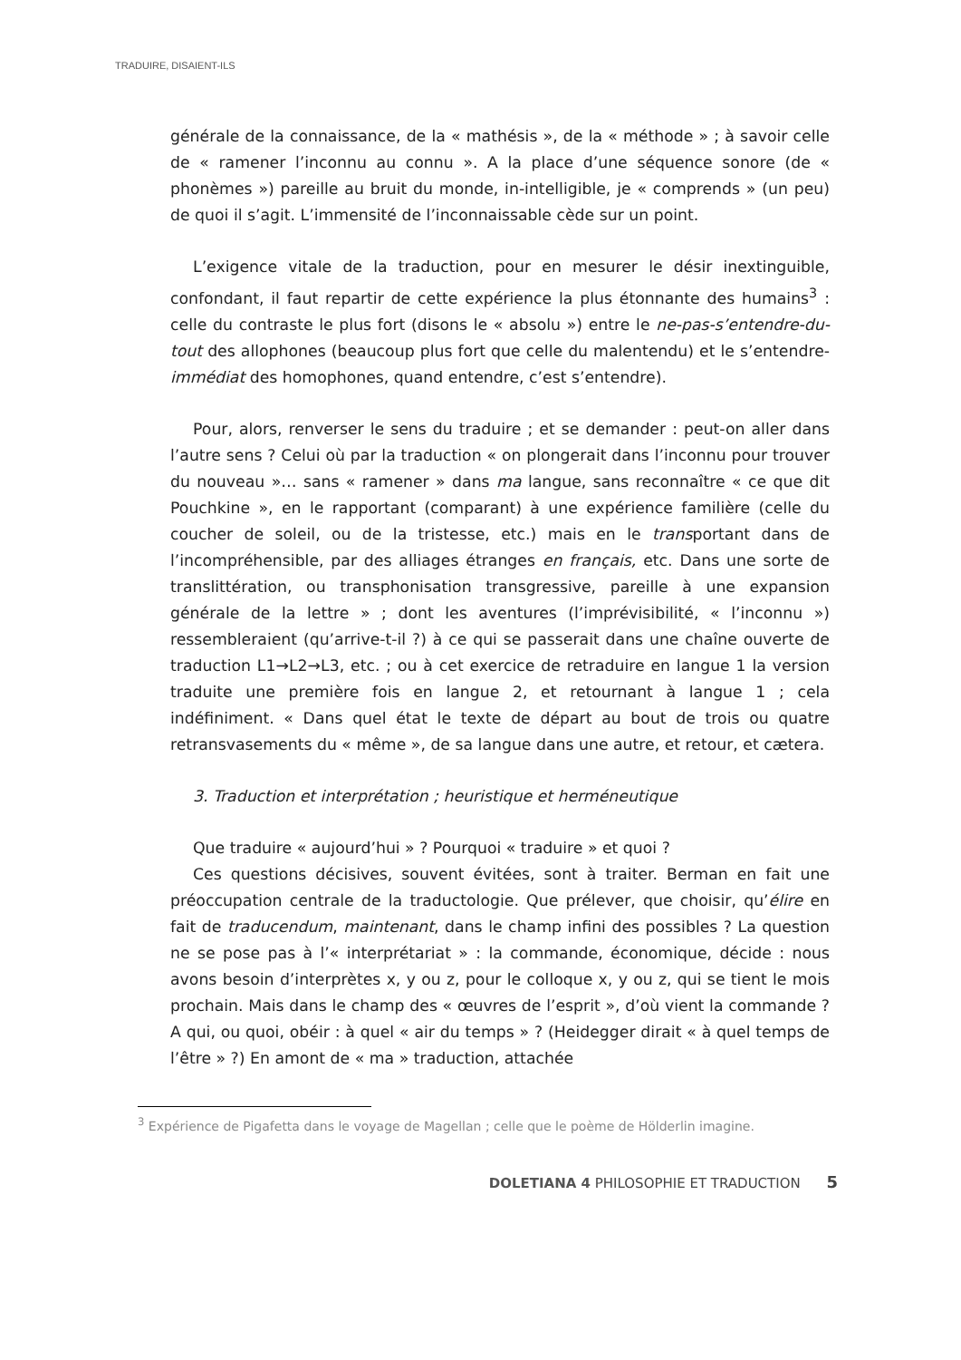TRADUIRE, DISAIENT-ILS
générale de la connaissance, de la « mathésis », de la « méthode » ; à savoir celle de « ramener l’inconnu au connu ». A la place d’une séquence sonore (de « phonèmes ») pareille au bruit du monde, in-intelligible, je « comprends » (un peu) de quoi il s’agit. L’immensité de l’inconnaissable cède sur un point.
L’exigence vitale de la traduction, pour en mesurer le désir inextinguible, confondant, il faut repartir de cette expérience la plus étonnante des humains<sup>3</sup> : celle du contraste le plus fort (disons le « absolu ») entre le ne-pas-s’entendre-du-tout des allophones (beaucoup plus fort que celle du malentendu) et le s’entendre-immédiat des homophones, quand entendre, c’est s’entendre).
Pour, alors, renverser le sens du traduire ; et se demander : peut-on aller dans l’autre sens ? Celui où par la traduction « on plongerait dans l’inconnu pour trouver du nouveau »… sans « ramener » dans ma langue, sans reconnaître « ce que dit Pouchkine », en le rapportant (comparant) à une expérience familière (celle du coucher de soleil, ou de la tristesse, etc.) mais en le transportant dans de l’incompréhensible, par des alliages étranges en français, etc. Dans une sorte de translittération, ou transphonisation transgressive, pareille à une expansion générale de la lettre » ; dont les aventures (l’imprévisibilité, « l’inconnu ») ressembleraient (qu’arrive-t-il ?) à ce qui se passerait dans une chaîne ouverte de traduction L1→L2→L3, etc. ; ou à cet exercice de retraduire en langue 1 la version traduite une première fois en langue 2, et retournant à langue 1 ; cela indéfiniment. « Dans quel état le texte de départ au bout de trois ou quatre retransvasements du « même », de sa langue dans une autre, et retour, et cætera.
3. Traduction et interprétation ; heuristique et herméneutique
Que traduire « aujourd’hui » ? Pourquoi « traduire » et quoi ?
Ces questions décisives, souvent évitées, sont à traiter. Berman en fait une préoccupation centrale de la traductologie. Que prélever, que choisir, qu’élire en fait de traducendum, maintenant, dans le champ infini des possibles ? La question ne se pose pas à l’« interprétariat » : la commande, économique, décide : nous avons besoin d’interprètes x, y ou z, pour le colloque x, y ou z, qui se tient le mois prochain. Mais dans le champ des « œuvres de l’esprit », d’où vient la commande ? A qui, ou quoi, obéir : à quel « air du temps » ? (Heidegger dirait « à quel temps de l’être » ?) En amont de « ma » traduction, attachée
<sup>3</sup> Expérience de Pigafetta dans le voyage de Magellan ; celle que le poème de Hölderlin imagine.
DOLETIANA 4 PHILOSOPHIE ET TRADUCTION 5